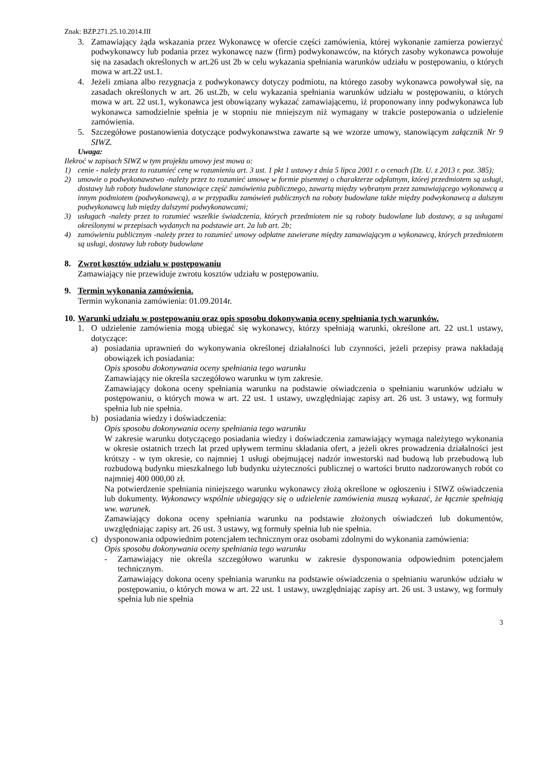Znak: BZP.271.25.10.2014.III
3. Zamawiający żąda wskazania przez Wykonawcę w ofercie części zamówienia, której wykonanie zamierza powierzyć podwykonawcy lub podania przez wykonawcę nazw (firm) podwykonawców, na których zasoby wykonawca powołuje się na zasadach określonych w art.26 ust 2b w celu wykazania spełniania warunków udziału w postępowaniu, o których mowa w art.22 ust.1.
4. Jeżeli zmiana albo rezygnacja z podwykonawcy dotyczy podmiotu, na którego zasoby wykonawca powoływał się, na zasadach określonych w art. 26 ust.2b, w celu wykazania spełniania warunków udziału w postępowaniu, o których mowa w art. 22 ust.1, wykonawca jest obowiązany wykazać zamawiającemu, iż proponowany inny podwykonawca lub wykonawca samodzielnie spełnia je w stopniu nie mniejszym niż wymagany w trakcie postepowania o udzielenie zamówienia.
5. Szczegółowe postanowienia dotyczące podwykonawstwa zawarte są we wzorze umowy, stanowiącym załącznik Nr 9 SIWZ.
Uwaga:
Ilekroć w zapisach SIWZ w tym projektu umowy jest mowa o:
1) cenie - należy przez to rozumieć cenę w rozumieniu art. 3 ust. 1 pkt 1 ustawy z dnia 5 lipca 2001 r. o cenach (Dz. U. z 2013 r. poz. 385);
2) umowie o podwykonawstwo -należy przez to rozumieć umowę w formie pisemnej o charakterze odpłatnym, której przedmiotem są usługi, dostawy lub roboty budowlane stanowiące część zamówienia publicznego, zawartą między wybranym przez zamawiającego wykonawcą a innym podmiotem (podwykonawcą), a w przypadku zamówień publicznych na roboty budowlane także między podwykonawcą a dalszym podwykonawcą lub między dalszymi podwykonawcami;
3) usługach -należy przez to rozumieć wszelkie świadczenia, których przedmiotem nie są roboty budowlane lub dostawy, a są usługami określonymi w przepisach wydanych na podstawie art. 2a lub art. 2b;
4) zamówieniu publicznym -należy przez to rozumieć umowy odpłatne zawierane między zamawiającym a wykonawcą, których przedmiotem są usługi, dostawy lub roboty budowlane
8. Zwrot kosztów udziału w postępowaniu
Zamawiający nie przewiduje zwrotu kosztów udziału w postępowaniu.
9. Termin wykonania zamówienia.
Termin wykonania zamówienia: 01.09.2014r.
10. Warunki udziału w postępowaniu oraz opis sposobu dokonywania oceny spełniania tych warunków.
1. O udzielenie zamówienia mogą ubiegać się wykonawcy, którzy spełniają warunki, określone art. 22 ust.1 ustawy, dotyczące:
a) posiadania uprawnień do wykonywania określonej działalności lub czynności, jeżeli przepisy prawa nakładają obowiązek ich posiadania:
Opis sposobu dokonywania oceny spełniania tego warunku
Zamawiający nie określa szczegółowo warunku w tym zakresie.
Zamawiający dokona oceny spełniania warunku na podstawie oświadczenia o spełnianiu warunków udziału w postępowaniu, o których mowa w art. 22 ust. 1 ustawy, uwzględniając zapisy art. 26 ust. 3 ustawy, wg formuły spełnia lub nie spełnia.
b) posiadania wiedzy i doświadczenia:
Opis sposobu dokonywania oceny spełniania tego warunku
W zakresie warunku dotyczącego posiadania wiedzy i doświadczenia zamawiający wymaga należytego wykonania w okresie ostatnich trzech lat przed upływem terminu składania ofert, a jeżeli okres prowadzenia działalności jest krótszy - w tym okresie, co najmniej 1 usługi obejmującej nadzór inwestorski nad budową lub przebudową lub rozbudową budynku mieszkalnego lub budynku użyteczności publicznej o wartości brutto nadzorowanych robót co najmniej 400 000,00 zł.
Na potwierdzenie spełniania niniejszego warunku wykonawcy złożą określone w ogłoszeniu i SIWZ oświadczenia lub dokumenty. Wykonawcy wspólnie ubiegający się o udzielenie zamówienia muszą wykazać, że łącznie spełniają ww. warunek.
Zamawiający dokona oceny spełniania warunku na podstawie złożonych oświadczeń lub dokumentów, uwzględniając zapisy art. 26 ust. 3 ustawy, wg formuły spełnia lub nie spełnia.
c) dysponowania odpowiednim potencjałem technicznym oraz osobami zdolnymi do wykonania zamówienia:
Opis sposobu dokonywania oceny spełniania tego warunku
- Zamawiający nie określa szczegółowo warunku w zakresie dysponowania odpowiednim potencjałem technicznym.
Zamawiający dokona oceny spełniania warunku na podstawie oświadczenia o spełnianiu warunków udziału w postępowaniu, o których mowa w art. 22 ust. 1 ustawy, uwzględniając zapisy art. 26 ust. 3 ustawy, wg formuły spełnia lub nie spełnia
3